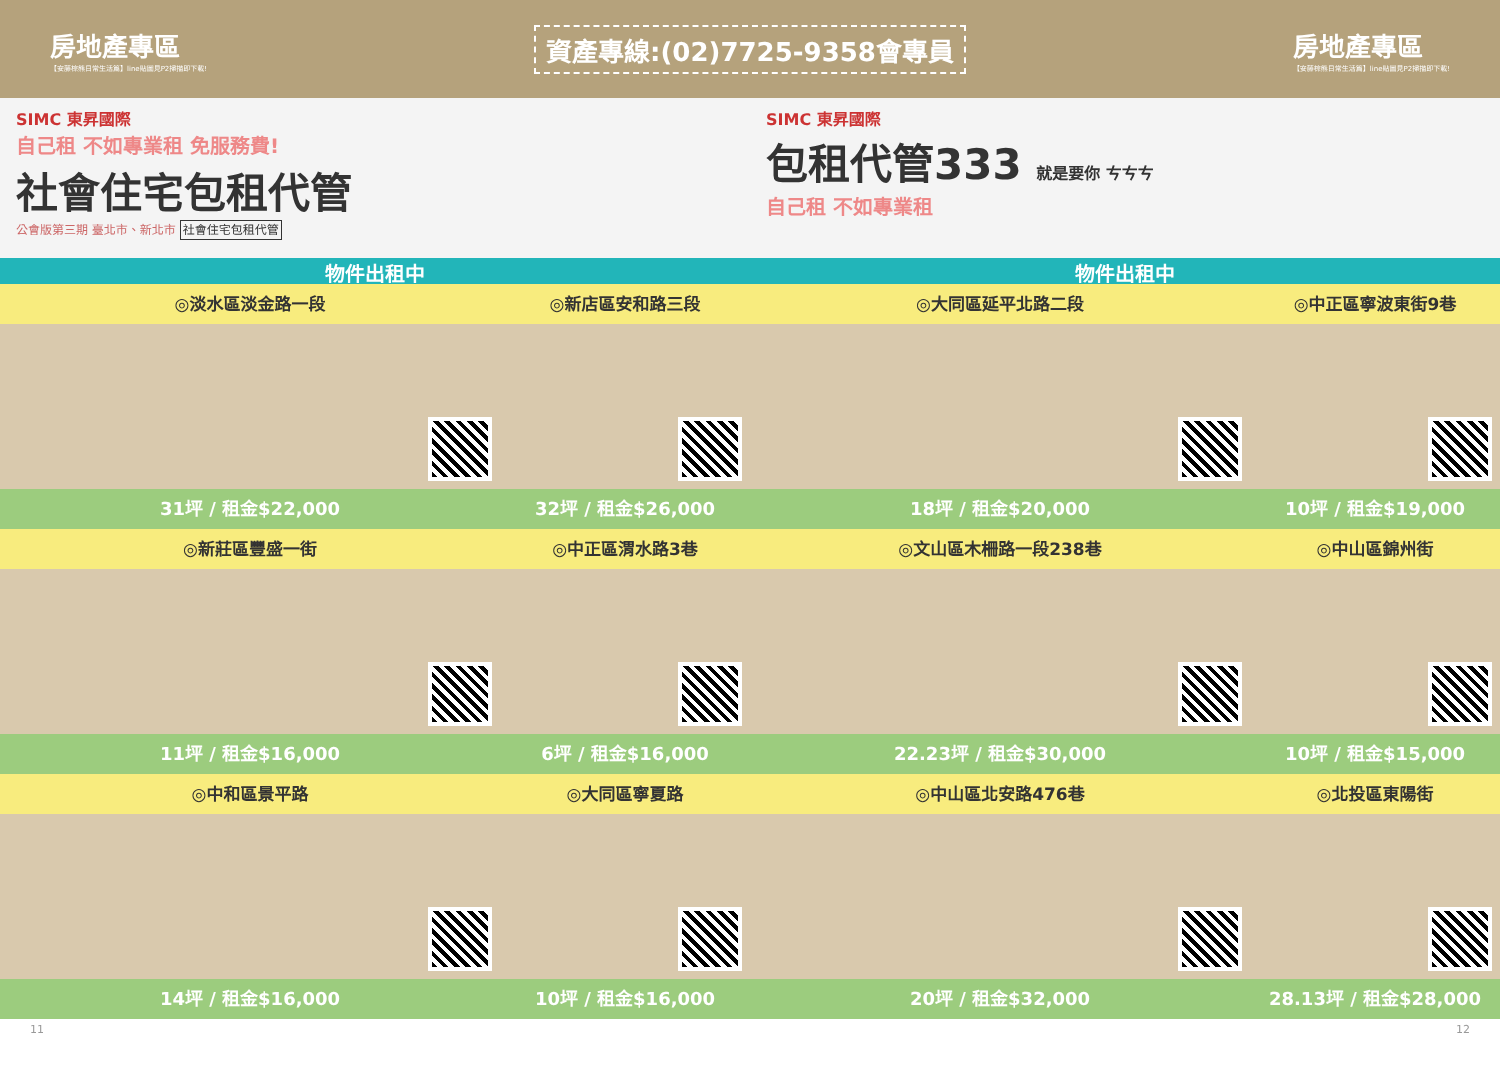房地產專區
【安藤棕熊日常生活篇】line貼圖見P2掃描即下載!
資產專線:(02)7725-9358會專員
房地產專區
【安藤棕熊日常生活篇】line貼圖見P2掃描即下載!
SIMC 東昇國際
自己租 不如專業租 免服務費!
社會住宅包租代管
公會版第三期 臺北市、新北市 社會住宅包租代管
物件出租中
◎淡水區淡金路一段
31坪 / 租金$22,000
◎新店區安和路三段
32坪 / 租金$26,000
◎新莊區豐盛一街
11坪 / 租金$16,000
◎中正區渭水路3巷
6坪 / 租金$16,000
◎中和區景平路
14坪 / 租金$16,000
◎大同區寧夏路
10坪 / 租金$16,000
SIMC 東昇國際
包租代管333 就是要你 ㄘㄘㄘ
自己租 不如專業租
物件出租中
◎大同區延平北路二段
18坪 / 租金$20,000
◎中正區寧波東街9巷
10坪 / 租金$19,000
◎文山區木柵路一段238巷
22.23坪 / 租金$30,000
◎中山區錦州街
10坪 / 租金$15,000
◎中山區北安路476巷
20坪 / 租金$32,000
◎北投區東陽街
28.13坪 / 租金$28,000
11 12